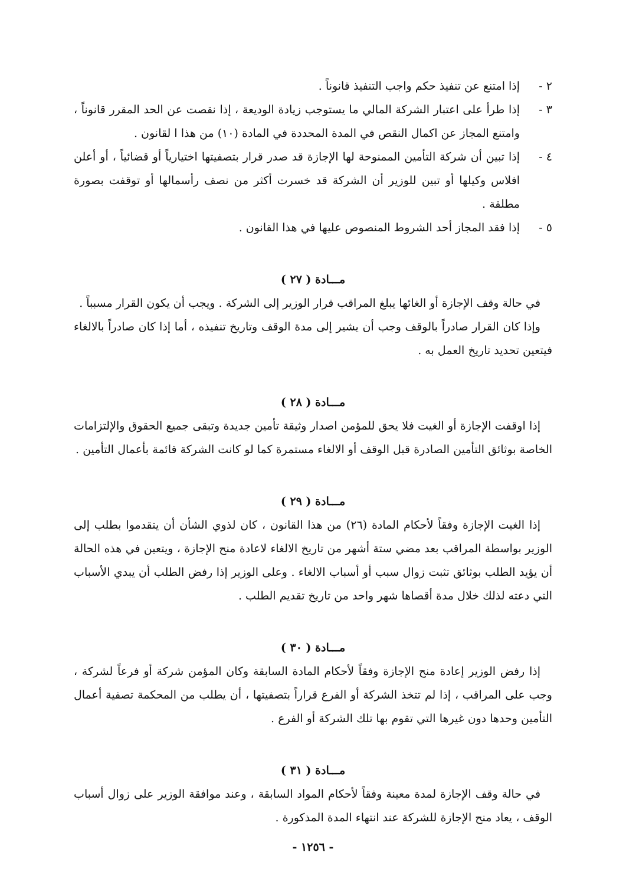٢ - إذا امتنع عن تنفيذ حكم واجب التنفيذ قانوناً .
٣ - إذا طرأ على اعتبار الشركة المالي ما يستوجب زيادة الوديعة ، إذا نقصت عن الحد المقرر قانوناً ، وامتنع المجاز عن اكمال النقص في المدة المحددة في المادة (١٠) من هذا ا لقانون .
٤ - إذا تبين أن شركة التأمين الممنوحة لها الإجازة قد صدر قرار بتصفيتها اختيارياً أو قضائياً ، أو أعلن افلاس وكيلها أو تبين للوزير أن الشركة قد خسرت أكثر من نصف رأسمالها أو توقفت بصورة مطلقة .
٥ - إذا فقد المجاز أحد الشروط المنصوص عليها في هذا القانون .
مـــادة ( ٢٧ )
في حالة وقف الإجازة أو الغائها يبلغ المراقب قرار الوزير إلى الشركة . ويجب أن يكون القرار مسبباً .
وإذا كان القرار صادراً بالوقف وجب أن يشير إلى مدة الوقف وتاريخ تنفيذه ، أما إذا كان صادراً بالالغاء فيتعين تحديد تاريخ العمل به .
مـــادة ( ٢٨ )
إذا اوقفت الإجازة أو الغيت فلا يحق للمؤمن اصدار وثيقة تأمين جديدة وتبقى جميع الحقوق والإلتزامات الخاصة بوثائق التأمين الصادرة قبل الوقف أو الالغاء مستمرة كما لو كانت الشركة قائمة بأعمال التأمين .
مـــادة ( ٢٩ )
إذا الغيت الإجازة وفقاً لأحكام المادة (٢٦) من هذا القانون ، كان لذوي الشأن أن يتقدموا بطلب إلى الوزير بواسطة المراقب بعد مضي ستة أشهر من تاريخ الالغاء لاعادة منح الإجازة ، ويتعين في هذه الحالة أن يؤيد الطلب بوثائق تثبت زوال سبب أو أسباب الالغاء . وعلى الوزير إذا رفض الطلب أن يبدي الأسباب التي دعته لذلك خلال مدة أقصاها شهر واحد من تاريخ تقديم الطلب .
مـــادة ( ٣٠ )
إذا رفض الوزير إعادة منح الإجازة وفقاً لأحكام المادة السابقة وكان المؤمن شركة أو فرعاً لشركة ، وجب على المراقب ، إذا لم تتخذ الشركة أو الفرع قراراً بتصفيتها ، أن يطلب من المحكمة تصفية أعمال التأمين وحدها دون غيرها التي تقوم بها تلك الشركة أو الفرع .
مـــادة ( ٣١ )
في حالة وقف الإجازة لمدة معينة وفقاً لأحكام المواد السابقة ، وعند موافقة الوزير على زوال أسباب الوقف ، يعاد منح الإجازة للشركة عند انتهاء المدة المذكورة .
- ١٢٥٦ -